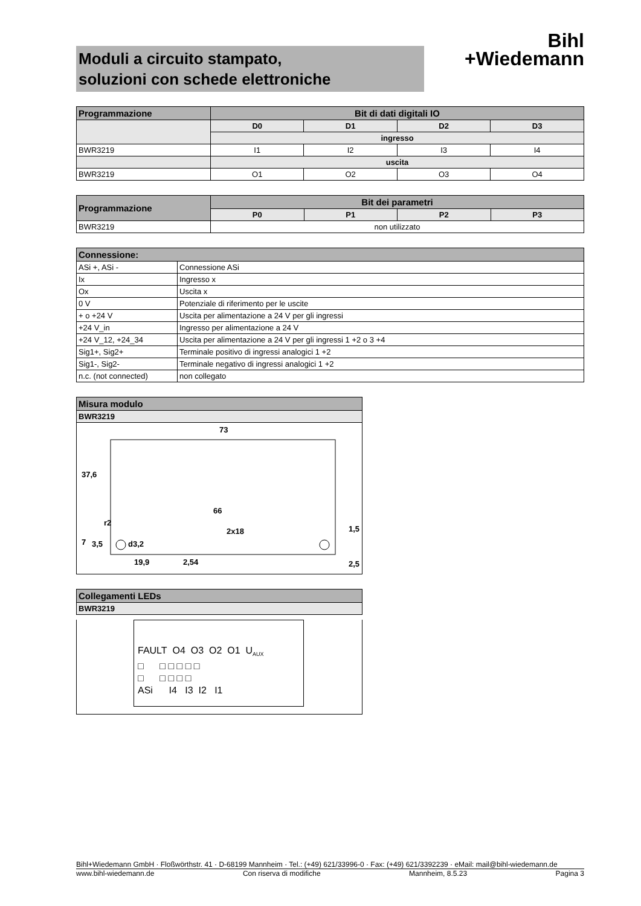Moduli a circuito stampato,
soluzioni con schede elettroniche
Bihl
+Wiedemann
| Programmazione | Bit di dati digitali IO | | | |
| --- | --- | --- | --- | --- |
| | D0 | D1 | D2 | D3 |
| | ingresso | | | |
| BWR3219 | I1 | I2 | I3 | I4 |
| | uscita | | | |
| BWR3219 | O1 | O2 | O3 | O4 |
| Programmazione | Bit dei parametri | | | |
| --- | --- | --- | --- | --- |
| | P0 | P1 | P2 | P3 |
| BWR3219 | non utilizzato | | | |
| Connessione: | |
| --- | --- |
| ASi +, ASi - | Connessione ASi |
| Ix | Ingresso x |
| Ox | Uscita x |
| 0 V | Potenziale di riferimento per le uscite |
| + o +24 V | Uscita per alimentazione a 24 V per gli ingressi |
| +24 V_in | Ingresso per alimentazione a 24 V |
| +24 V_12, +24_34 | Uscita per alimentazione a 24 V per gli ingressi 1 +2 o 3 +4 |
| Sig1+, Sig2+ | Terminale positivo di ingressi analogici 1 +2 |
| Sig1-, Sig2- | Terminale negativo di ingressi analogici 1 +2 |
| n.c. (not connected) | non collegato |
| Misura modulo |
| --- |
| BWR3219 |
73
66
2x18
d3,2
19,9
2,54
37,6
1,5
2,5
7
3,5
r2
| Collegamenti LEDs |
| --- |
| BWR3219 |
FAULT O4 O3 O2 O1 U<sub>AUX</sub>
□ □ □ □ □ □
□ □ □ □ □
ASi I4 I3 I2 I1
Bihl+Wiedemann GmbH · Floßwörthstr. 41 · D-68199 Mannheim · Tel.: (+49) 621/33996-0 · Fax: (+49) 621/3392239 · eMail: mail@bihl-wiedemann.de
www.bihl-wiedemann.de Con riserva di modifiche Mannheim, 8.5.23 Pagina 3